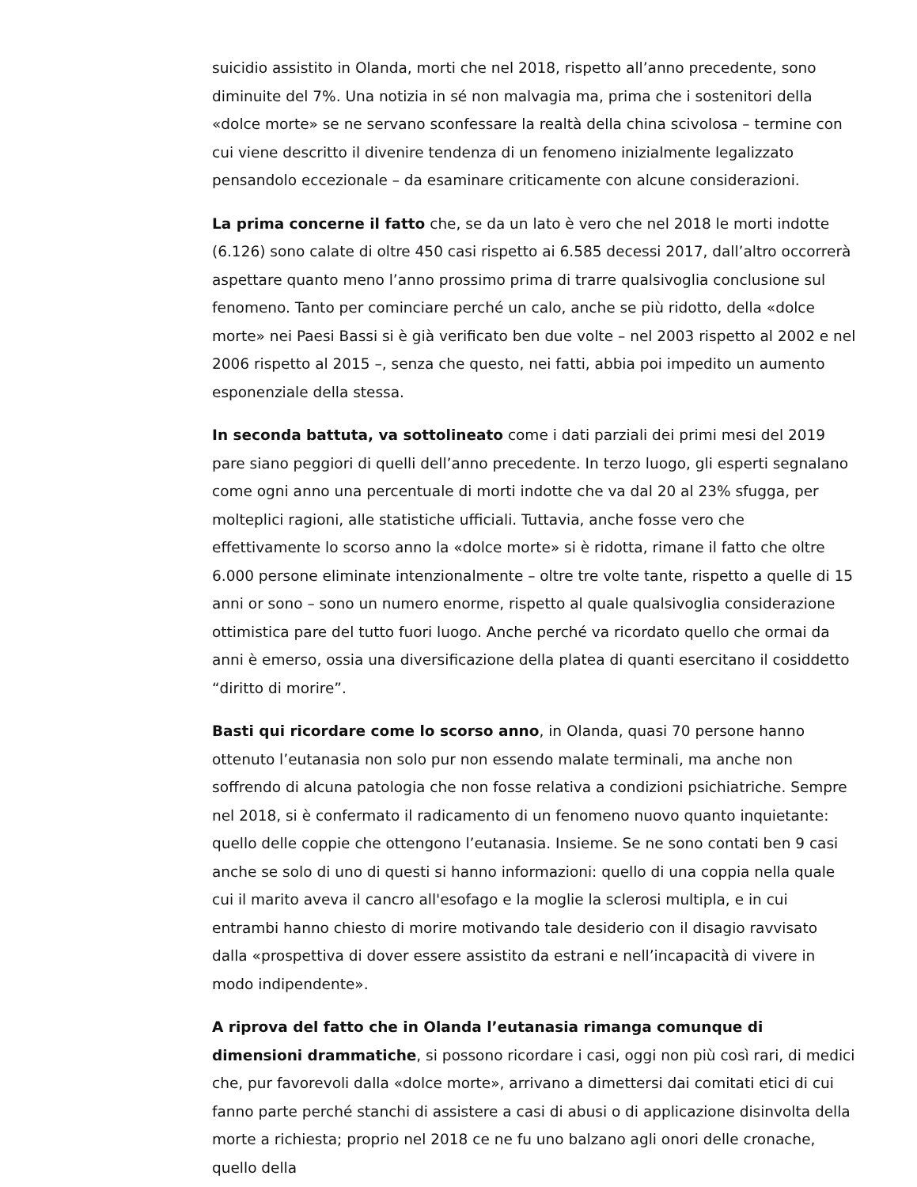suicidio assistito in Olanda, morti che nel 2018, rispetto all’anno precedente, sono diminuite del 7%. Una notizia in sé non malvagia ma, prima che i sostenitori della «dolce morte» se ne servano sconfessare la realtà della china scivolosa – termine con cui viene descritto il divenire tendenza di un fenomeno inizialmente legalizzato pensandolo eccezionale – da esaminare criticamente con alcune considerazioni.
La prima concerne il fatto che, se da un lato è vero che nel 2018 le morti indotte (6.126) sono calate di oltre 450 casi rispetto ai 6.585 decessi 2017, dall’altro occorrerà aspettare quanto meno l’anno prossimo prima di trarre qualsivoglia conclusione sul fenomeno. Tanto per cominciare perché un calo, anche se più ridotto, della «dolce morte» nei Paesi Bassi si è già verificato ben due volte – nel 2003 rispetto al 2002 e nel 2006 rispetto al 2015 –, senza che questo, nei fatti, abbia poi impedito un aumento esponenziale della stessa.
In seconda battuta, va sottolineato come i dati parziali dei primi mesi del 2019 pare siano peggiori di quelli dell’anno precedente. In terzo luogo, gli esperti segnalano come ogni anno una percentuale di morti indotte che va dal 20 al 23% sfugga, per molteplici ragioni, alle statistiche ufficiali. Tuttavia, anche fosse vero che effettivamente lo scorso anno la «dolce morte» si è ridotta, rimane il fatto che oltre 6.000 persone eliminate intenzionalmente – oltre tre volte tante, rispetto a quelle di 15 anni or sono – sono un numero enorme, rispetto al quale qualsivoglia considerazione ottimistica pare del tutto fuori luogo. Anche perché va ricordato quello che ormai da anni è emerso, ossia una diversificazione della platea di quanti esercitano il cosiddetto “diritto di morire”.
Basti qui ricordare come lo scorso anno, in Olanda, quasi 70 persone hanno ottenuto l’eutanasia non solo pur non essendo malate terminali, ma anche non soffrendo di alcuna patologia che non fosse relativa a condizioni psichiatriche. Sempre nel 2018, si è confermato il radicamento di un fenomeno nuovo quanto inquietante: quello delle coppie che ottengono l’eutanasia. Insieme. Se ne sono contati ben 9 casi anche se solo di uno di questi si hanno informazioni: quello di una coppia nella quale cui il marito aveva il cancro all'esofago e la moglie la sclerosi multipla, e in cui entrambi hanno chiesto di morire motivando tale desiderio con il disagio ravvisato dalla «prospettiva di dover essere assistito da estrani e nell’incapacità di vivere in modo indipendente».
A riprova del fatto che in Olanda l’eutanasia rimanga comunque di dimensioni drammatiche, si possono ricordare i casi, oggi non più così rari, di medici che, pur favorevoli dalla «dolce morte», arrivano a dimettersi dai comitati etici di cui fanno parte perché stanchi di assistere a casi di abusi o di applicazione disinvolta della morte a richiesta; proprio nel 2018 ce ne fu uno balzano agli onori delle cronache, quello della